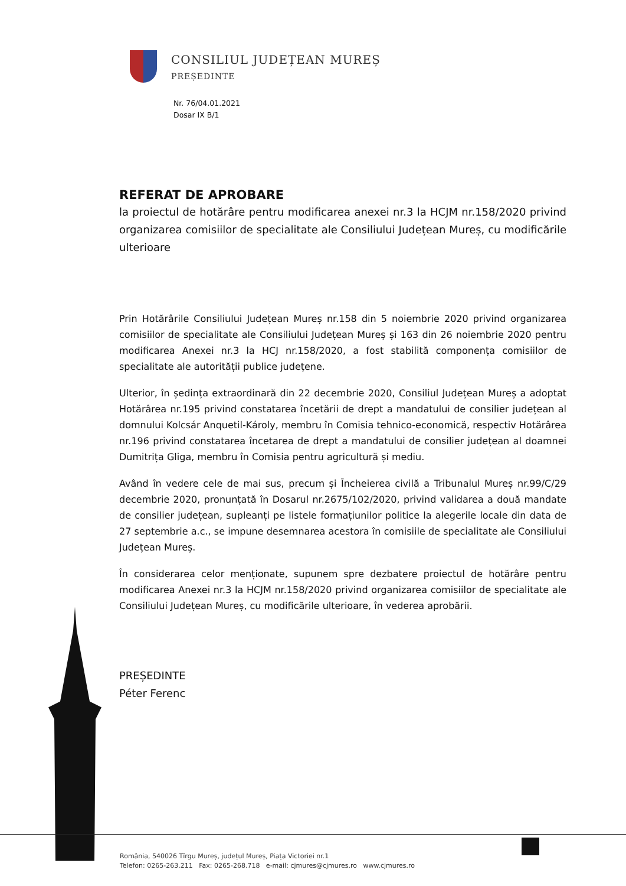CONSILIUL JUDEȚEAN MUREȘ
PREȘEDINTE
Nr. 76/04.01.2021
Dosar IX B/1
REFERAT DE APROBARE
la proiectul de hotărâre pentru modificarea anexei nr.3 la HCJM nr.158/2020 privind organizarea comisiilor de specialitate ale Consiliului Județean Mureș, cu modificările ulterioare
Prin Hotărârile Consiliului Județean Mureș nr.158 din 5 noiembrie 2020 privind organizarea comisiilor de specialitate ale Consiliului Județean Mureș și 163 din 26 noiembrie 2020 pentru modificarea Anexei nr.3 la HCJ nr.158/2020, a fost stabilită componența comisiilor de specialitate ale autorității publice județene.
Ulterior, în ședința extraordinară din 22 decembrie 2020, Consiliul Județean Mureș a adoptat Hotărârea nr.195 privind constatarea încetării de drept a mandatului de consilier județean al domnului Kolcsár Anquetil-Károly, membru în Comisia tehnico-economică, respectiv Hotărârea nr.196 privind constatarea încetarea de drept a mandatului de consilier județean al doamnei Dumitrița Gliga, membru în Comisia pentru agricultură și mediu.
Având în vedere cele de mai sus, precum și Încheierea civilă a Tribunalul Mureș nr.99/C/29 decembrie 2020, pronunțată în Dosarul nr.2675/102/2020, privind validarea a două mandate de consilier județean, supleanți pe listele formațiunilor politice la alegerile locale din data de 27 septembrie a.c., se impune desemnarea acestora în comisiile de specialitate ale Consiliului Județean Mureș.
În considerarea celor menționate, supunem spre dezbatere proiectul de hotărâre pentru modificarea Anexei nr.3 la HCJM nr.158/2020 privind organizarea comisiilor de specialitate ale Consiliului Județean Mureș, cu modificările ulterioare, în vederea aprobării.
PREȘEDINTE
Péter Ferenc
România, 540026 Tîrgu Mureș, județul Mureș, Piața Victoriei nr.1
Telefon: 0265-263.211 Fax: 0265-268.718 e-mail: cjmures@cjmures.ro www.cjmures.ro